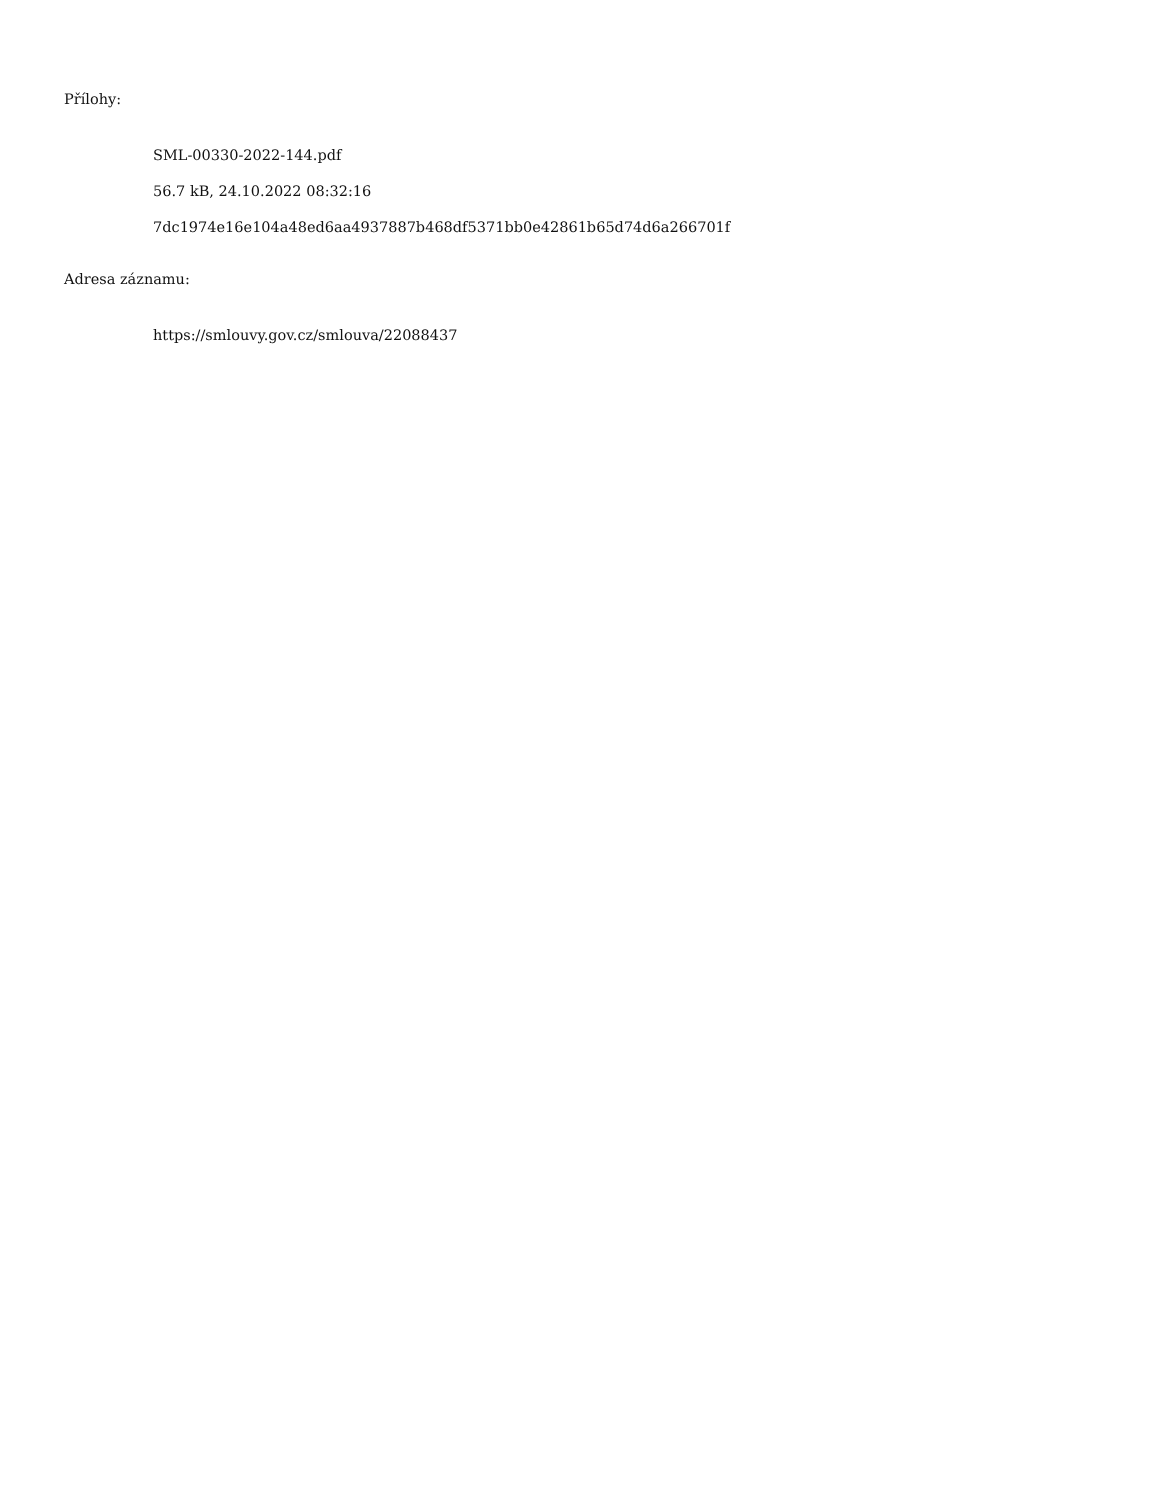Přílohy:
SML-00330-2022-144.pdf
56.7 kB, 24.10.2022 08:32:16
7dc1974e16e104a48ed6aa4937887b468df5371bb0e42861b65d74d6a266701f
Adresa záznamu:
https://smlouvy.gov.cz/smlouva/22088437